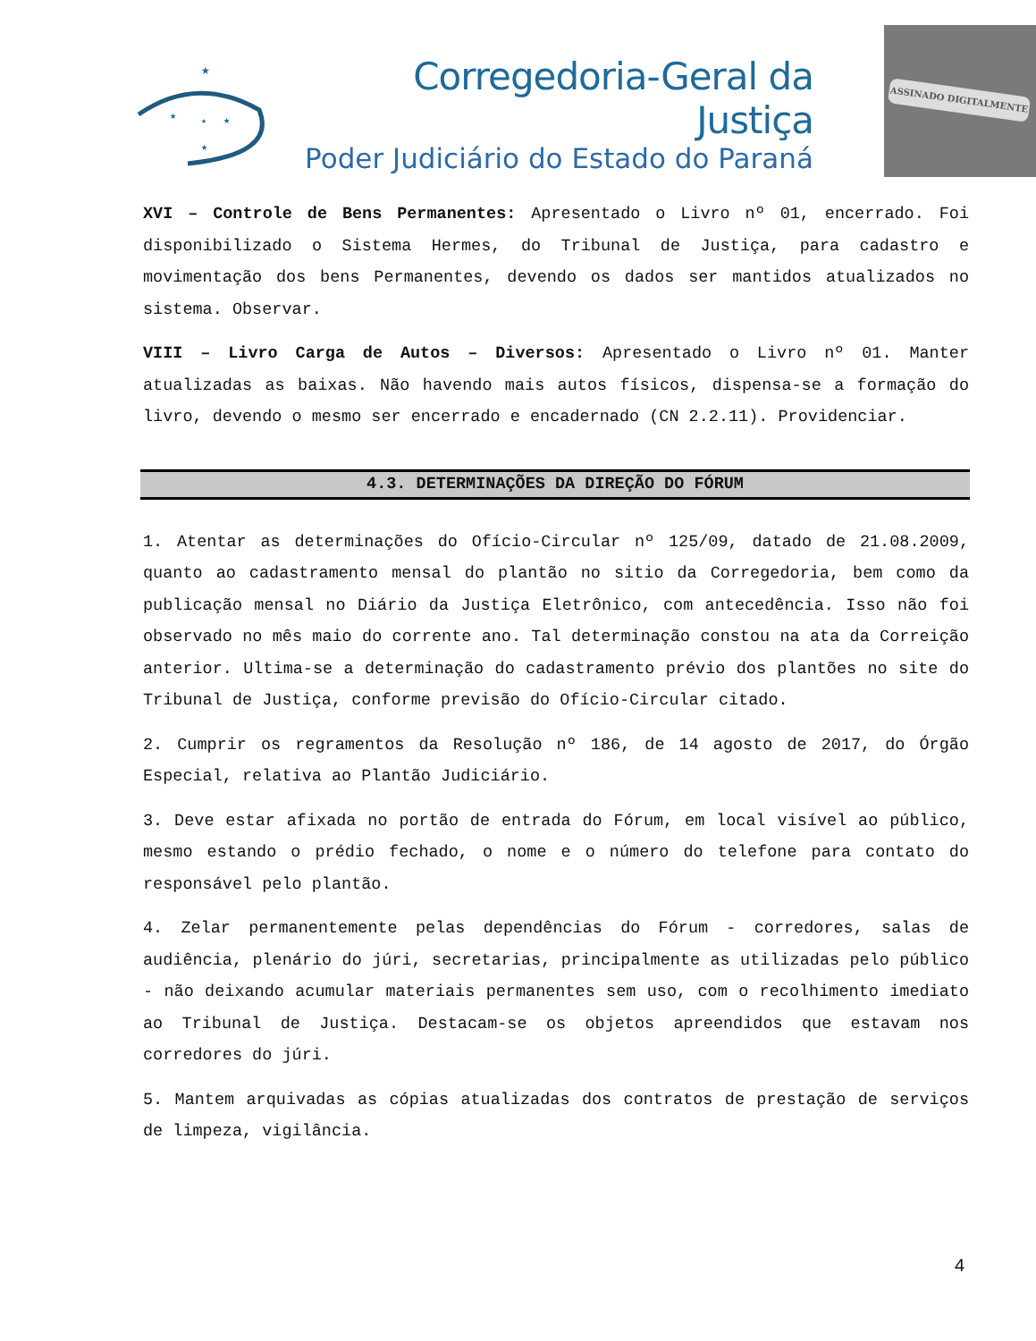★
★
★
★
★
Corregedoria-Geral da Justiça
Poder Judiciário do Estado do Paraná
ASSINADO DIGITALMENTE
XVI – Controle de Bens Permanentes: Apresentado o Livro nº 01, encerrado. Foi disponibilizado o Sistema Hermes, do Tribunal de Justiça, para cadastro e movimentação dos bens Permanentes, devendo os dados ser mantidos atualizados no sistema. Observar.
VIII – Livro Carga de Autos – Diversos: Apresentado o Livro nº 01. Manter atualizadas as baixas. Não havendo mais autos físicos, dispensa-se a formação do livro, devendo o mesmo ser encerrado e encadernado (CN 2.2.11). Providenciar.
4.3. DETERMINAÇÕES DA DIREÇÃO DO FÓRUM
1. Atentar as determinações do Ofício-Circular nº 125/09, datado de 21.08.2009, quanto ao cadastramento mensal do plantão no sitio da Corregedoria, bem como da publicação mensal no Diário da Justiça Eletrônico, com antecedência. Isso não foi observado no mês maio do corrente ano. Tal determinação constou na ata da Correição anterior. Ultima-se a determinação do cadastramento prévio dos plantões no site do Tribunal de Justiça, conforme previsão do Ofício-Circular citado.
2. Cumprir os regramentos da Resolução nº 186, de 14 agosto de 2017, do Órgão Especial, relativa ao Plantão Judiciário.
3. Deve estar afixada no portão de entrada do Fórum, em local visível ao público, mesmo estando o prédio fechado, o nome e o número do telefone para contato do responsável pelo plantão.
4. Zelar permanentemente pelas dependências do Fórum - corredores, salas de audiência, plenário do júri, secretarias, principalmente as utilizadas pelo público - não deixando acumular materiais permanentes sem uso, com o recolhimento imediato ao Tribunal de Justiça. Destacam-se os objetos apreendidos que estavam nos corredores do júri.
5. Mantem arquivadas as cópias atualizadas dos contratos de prestação de serviços de limpeza, vigilância.
4